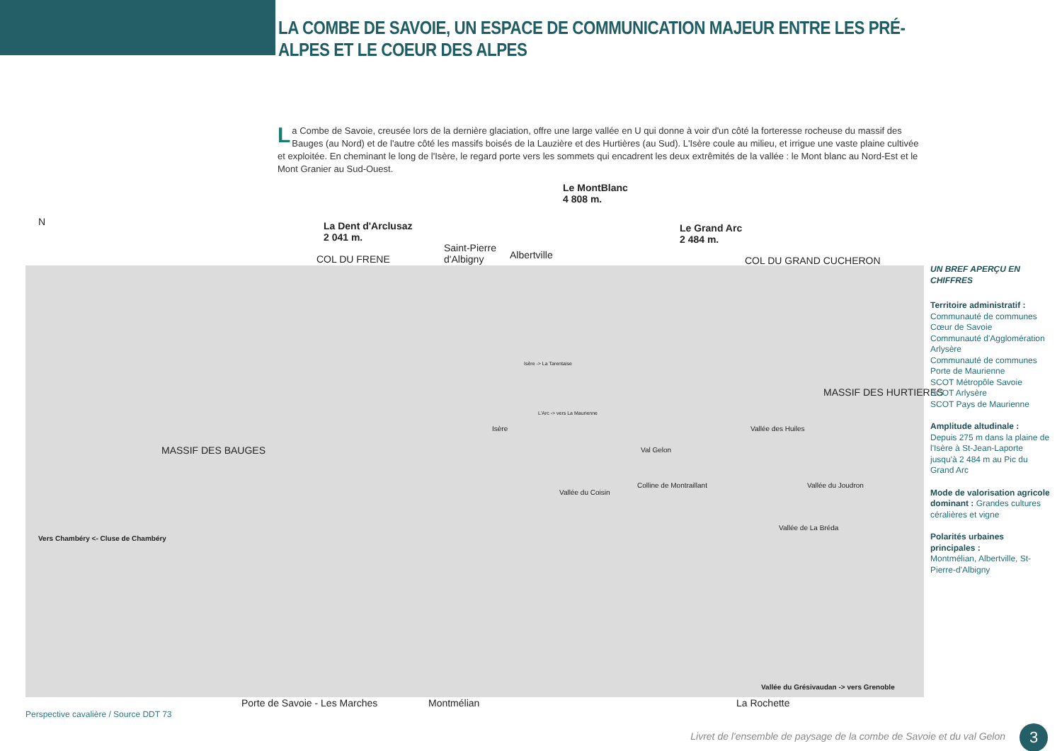LA COMBE DE SAVOIE, UN ESPACE DE COMMUNICATION MAJEUR ENTRE LES PRÉ-ALPES ET LE COEUR DES ALPES
La Combe de Savoie, creusée lors de la dernière glaciation, offre une large vallée en U qui donne à voir d'un côté la forteresse rocheuse du massif des Bauges (au Nord) et de l'autre côté les massifs boisés de la Lauzière et des Hurtières (au Sud). L'Isère coule au milieu, et irrigue une vaste plaine cultivée et exploitée. En cheminant le long de l'Isère, le regard porte vers les sommets qui encadrent les deux extrêmités de la vallée : le Mont blanc au Nord-Est et le Mont Granier au Sud-Ouest.
N
Le MontBlanc
4 808 m.
La Dent d'Arclusaz
2 041 m.
Le Grand Arc
2 484 m.
Saint-Pierre
d'Albigny
COL DU FRENE Albertville COL DU GRAND CUCHERON
MASSIF DES HURTIERES
MASSIF DES BAUGES
Vers Chambéry <- Cluse de Chambéry
Val Gelon
Colline de Montraillant
Vallée du Coisin
Vallée du Joudron
Vallée de La Bréda
Vallée des Huiles
Isère
L'Arc -> vers La Maurienne
Isère -> La Tarentaise
Vallée du Grésivaudan -> vers Grenoble
Porte de Savoie - Les Marches Montmélian La Rochette
UN BREF APERÇU EN CHIFFRES
Territoire administratif :
Communauté de communes Cœur de Savoie
Communauté d'Agglomération Arlysère
Communauté de communes Porte de Maurienne
SCOT Métropôle Savoie
SCOT Arlysère
SCOT Pays de Maurienne
Amplitude altudinale :
Depuis 275 m dans la plaine de l'Isère à St-Jean-Laporte jusqu'à 2 484 m au Pic du Grand Arc
Mode de valorisation agricole dominant : Grandes cultures céralières et vigne
Polarités urbaines principales :
Montmélian, Albertville, St-Pierre-d'Albigny
Perspective cavalière / Source DDT 73
Livret de l'ensemble de paysage de la combe de Savoie et du val Gelon
3